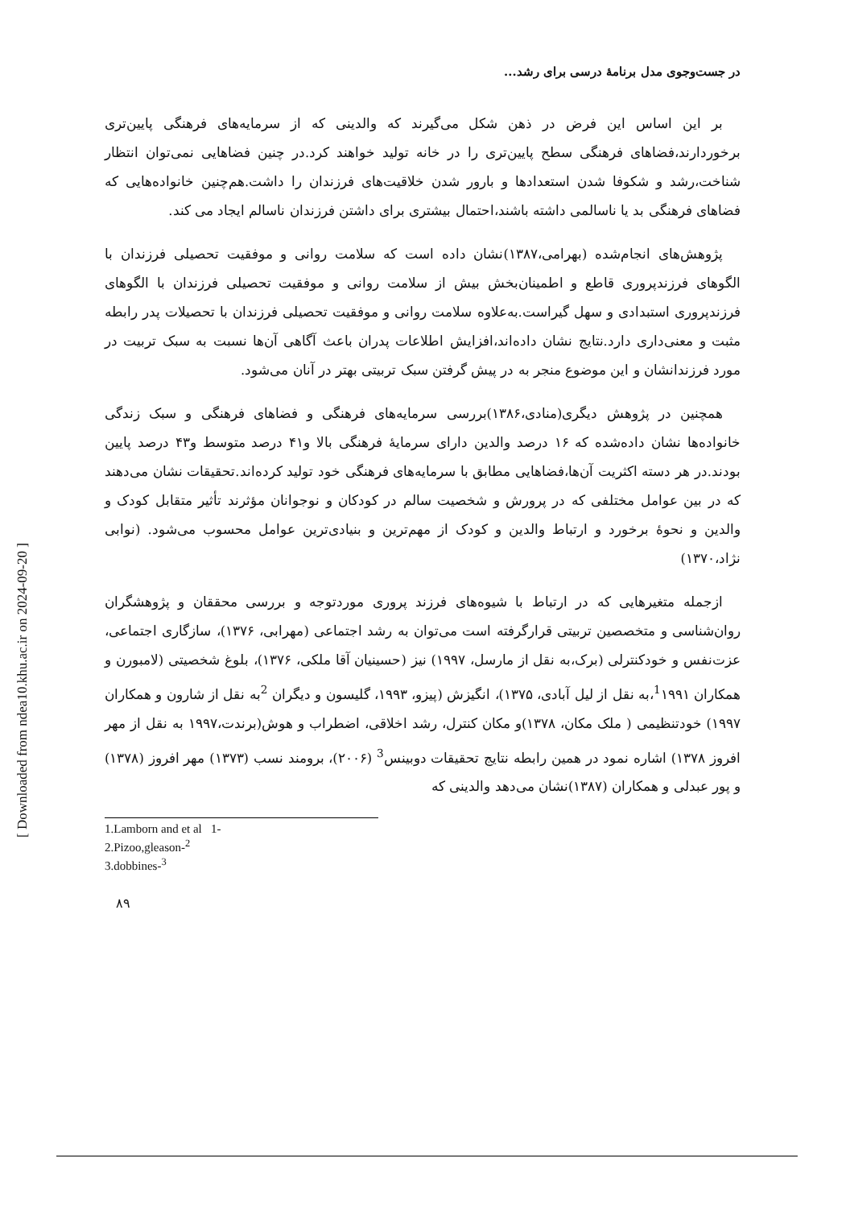[ Downloaded from ndea10.khu.ac.ir on 2024-09-20 ]
در جست‌وجوی مدل برنامهٔ درسی برای رشد...
بر این اساس این فرض در ذهن شکل می‌گیرند که والدینی که از سرمایه‌های فرهنگی پایین‌تری برخوردارند،فضاهای فرهنگی سطح پایین‌تری را در خانه تولید خواهند کرد.در چنین فضاهایی نمی‌توان انتظار شناخت،رشد و شکوفا شدن استعدادها و بارور شدن خلاقیت‌های فرزندان را داشت.هم‌چنین خانواده‌هایی که فضاهای فرهنگی بد یا ناسالمی داشته باشند،احتمال بیشتری برای داشتن فرزندان ناسالم ایجاد می کند.
پژوهش‌های انجام‌شده (بهرامی،۱۳۸۷)نشان داده است که سلامت روانی و موفقیت تحصیلی فرزندان با الگوهای فرزندپروری قاطع و اطمینان‌بخش بیش از سلامت روانی و موفقیت تحصیلی فرزندان با الگوهای فرزندپروری استبدادی و سهل گیراست.به‌علاوه سلامت روانی و موفقیت تحصیلی فرزندان با تحصیلات پدر رابطه مثبت و معنی‌داری دارد.نتایج نشان داده‌اند،افزایش اطلاعات پدران باعث آگاهی آن‌ها نسبت به سبک تربیت در مورد فرزندانشان و این موضوع منجر به در پیش گرفتن سبک تربیتی بهتر در آنان می‌شود.
همچنین در پژوهش دیگری(منادی،۱۳۸۶)بررسی سرمایه‌های فرهنگی و فضاهای فرهنگی و سبک زندگی خانواده‌ها نشان داده‌شده که ۱۶ درصد والدین دارای سرمایهٔ فرهنگی بالا و۴۱ درصد متوسط و۴۳ درصد پایین بودند.در هر دسته اکثریت آن‌ها،فضاهایی مطابق با سرمایه‌های فرهنگی خود تولید کرده‌اند.تحقیقات نشان می‌دهند که در بین عوامل مختلفی که در پرورش و شخصیت سالم در کودکان و نوجوانان مؤثرند تأثیر متقابل کودک و والدین و نحوهٔ برخورد و ارتباط والدین و کودک از مهم‌ترین و بنیادی‌ترین عوامل محسوب می‌شود. (نوابی نژاد،۱۳۷۰)
ازجمله متغیرهایی که در ارتباط با شیوه‌های فرزند پروری موردتوجه و بررسی محققان و پژوهشگران روان‌شناسی و متخصصین تربیتی قرارگرفته است می‌توان به رشد اجتماعی (مهرابی، ۱۳۷۶)، سازگاری اجتماعی، عزت‌نفس و خودکنترلی (برک،به نقل از مارسل، ۱۹۹۷) نیز (حسینیان آقا ملکی، ۱۳۷۶)، بلوغ شخصیتی (لامبورن و همکاران <sup>1</sup>۱۹۹۱،به نقل از لیل آبادی، ۱۳۷۵)، انگیزش (پیزو، ۱۹۹۳، گلیسون و دیگران <sup>2</sup>به نقل از شارون و همکاران ۱۹۹۷) خودتنظیمی ( ملک مکان، ۱۳۷۸)و مکان کنترل، رشد اخلاقی، اضطراب و هوش(برندت،۱۹۹۷ به نقل از مهر افروز ۱۳۷۸) اشاره نمود در همین رابطه نتایج تحقیقات دوبینس<sup>3</sup> (۲۰۰۶)، برومند نسب (۱۳۷۳) مهر افروز (۱۳۷۸) و پور عبدلی و همکاران (۱۳۸۷)نشان می‌دهد والدینی که
1.Lamborn and et al 1-
2.Pizoo,gleason-<sup>2</sup>
3.dobbines-<sup>3</sup>
۸۹